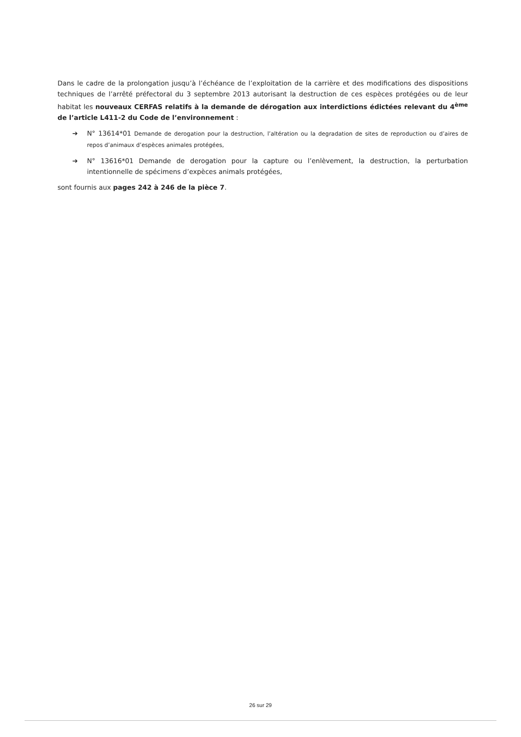Dans le cadre de la prolongation jusqu’à l’échéance de l’exploitation de la carrière et des modifications des dispositions techniques de l’arrêté préfectoral du 3 septembre 2013 autorisant la destruction de ces espèces protégées ou de leur habitat les nouveaux CERFAS relatifs à la demande de dérogation aux interdictions édictées relevant du 4<sup>ème</sup> de l’article L411-2 du Code de l’environnement :
➔ N° 13614*01 Demande de derogation pour la destruction, l’altération ou la degradation de sites de reproduction ou d’aires de repos d’animaux d’espèces animales protégées,
➔ N° 13616*01 Demande de derogation pour la capture ou l’enlèvement, la destruction, la perturbation intentionnelle de spécimens d’expèces animals protégées,
sont fournis aux pages 242 à 246 de la pièce 7.
26 sur 29